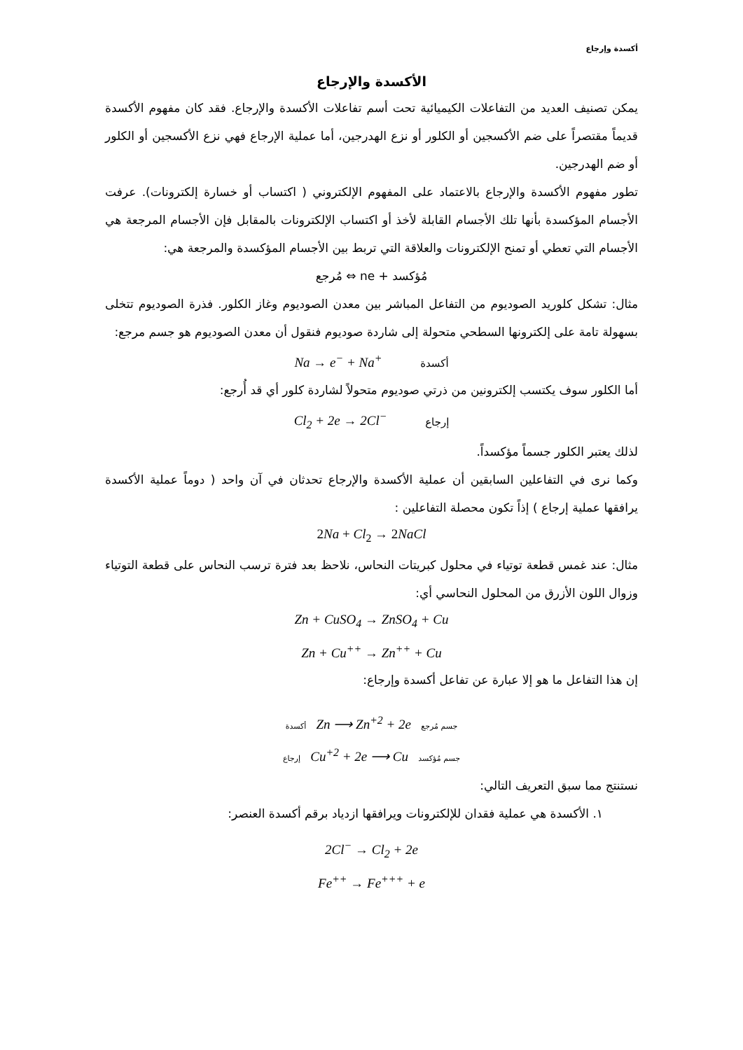أكسدة وإرجاع
الأكسدة والإرجاع
يمكن تصنيف العديد من التفاعلات الكيميائية تحت أسم تفاعلات الأكسدة والإرجاع. فقد كان مفهوم الأكسدة قديماً مقتصراً على ضم الأكسجين أو الكلور أو نزع الهدرجين، أما عملية الإرجاع فهي نزع الأكسجين أو الكلور أو ضم الهدرجين.
تطور مفهوم الأكسدة والإرجاع بالاعتماد على المفهوم الإلكتروني ( اكتساب أو خسارة إلكترونات). عرفت الأجسام المؤكسدة بأنها تلك الأجسام القابلة لأخذ أو اكتساب الإلكترونات بالمقابل فإن الأجسام المرجعة هي الأجسام التي تعطي أو تمنح الإلكترونات والعلاقة التي تربط بين الأجسام المؤكسدة والمرجعة هي:
مُؤكسد + ne ⇔ مُرجع
مثال: تشكل كلوريد الصوديوم من التفاعل المباشر بين معدن الصوديوم وغاز الكلور. فذرة الصوديوم تتخلى بسهولة تامة على إلكترونها السطحي متحولة إلى شاردة صوديوم فنقول أن معدن الصوديوم هو جسم مرجع:
Na → e<sup>−</sup> + Na<sup>+</sup> أكسدة
أما الكلور سوف يكتسب إلكترونين من ذرتي صوديوم متحولاً لشاردة كلور أي قد أُرجع:
Cl<sub>2</sub> + 2e → 2Cl<sup>−</sup> إرجاع
لذلك يعتبر الكلور جسماً مؤكسداً.
وكما نرى في التفاعلين السابقين أن عملية الأكسدة والإرجاع تحدثان في آن واحد ( دوماً عملية الأكسدة يرافقها عملية إرجاع ) إذاً تكون محصلة التفاعلين :
2Na + Cl<sub>2</sub> → 2NaCl
مثال: عند غمس قطعة توتياء في محلول كبريتات النحاس، نلاحظ بعد فترة ترسب النحاس على قطعة التوتياء وزوال اللون الأزرق من المحلول النحاسي أي:
Zn + CuSO<sub>4</sub> → ZnSO<sub>4</sub> + Cu
Zn + Cu<sup>++</sup> → Zn<sup>++</sup> + Cu
إن هذا التفاعل ما هو إلا عبارة عن تفاعل أكسدة وإرجاع:
أكسدة Zn ⟶ Zn<sup>+2</sup> + 2e جسم مُرجع
إرجاع Cu<sup>+2</sup> + 2e ⟶ Cu جسم مُؤكسد
نستنتج مما سبق التعريف التالي:
١. الأكسدة هي عملية فقدان للإلكترونات ويرافقها ازدياد برقم أكسدة العنصر:
2Cl<sup>−</sup> → Cl<sub>2</sub> + 2e
Fe<sup>++</sup> → Fe<sup>+++</sup> + e